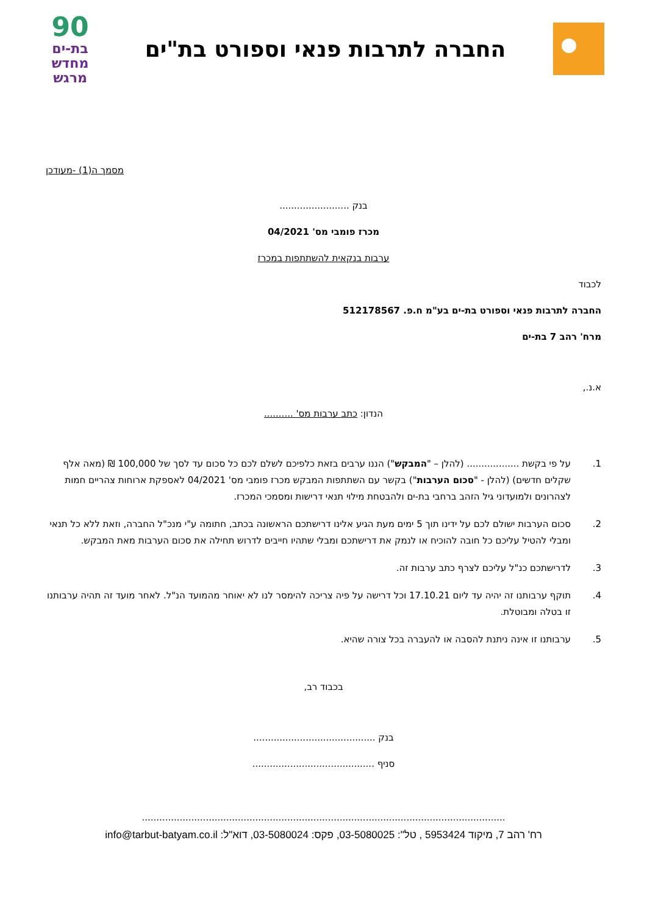החברה לתרבות פנאי וספורט בת"ים
90
בת-ים
מחדש
מרגש
מסמך ה(1) -מעודכן
בנק ........................
מכרז פומבי מס' 04/2021
ערבות בנקאית להשתתפות במכרז
לכבוד
החברה לתרבות פנאי וספורט בת-ים בע"מ ח.פ. 512178567
מרח' רהב 7 בת-ים
א.נ.,
הנדון: כתב ערבות מס' ..........
1. על פי בקשת .................. (להלן – "המבקש") הננו ערבים בזאת כלפיכם לשלם לכם כל סכום עד לסך של 100,000 ₪ (מאה אלף שקלים חדשים) (להלן - "סכום הערבות") בקשר עם השתתפות המבקש מכרז פומבי מס' 04/2021 לאספקת ארוחות צהריים חמות לצהרונים ולמועדוני גיל הזהב ברחבי בת-ים ולהבטחת מילוי תנאי דרישות ומסמכי המכרז.
2. סכום הערבות ישולם לכם על ידינו תוך 5 ימים מעת הגיע אלינו דרישתכם הראשונה בכתב, חתומה ע"י מנכ"ל החברה, וזאת ללא כל תנאי ומבלי להטיל עליכם כל חובה להוכיח או לנמק את דרישתכם ומבלי שתהיו חייבים לדרוש תחילה את סכום הערבות מאת המבקש.
3. לדרישתכם כנ"ל עליכם לצרף כתב ערבות זה.
4. תוקף ערבותנו זה יהיה עד ליום 17.10.21 וכל דרישה על פיה צריכה להימסר לנו לא יאוחר מהמועד הנ"ל. לאחר מועד זה תהיה ערבותנו זו בטלה ומבוטלת.
5. ערבותנו זו אינה ניתנת להסבה או להעברה בכל צורה שהיא.
בכבוד רב,
בנק ..........................................
סניף ..........................................
.............................................................................................................................
רח' רהב 7, מיקוד 5953424 , טל": 03-5080025, פקס: 03-5080024, דוא"ל: info@tarbut-batyam.co.il